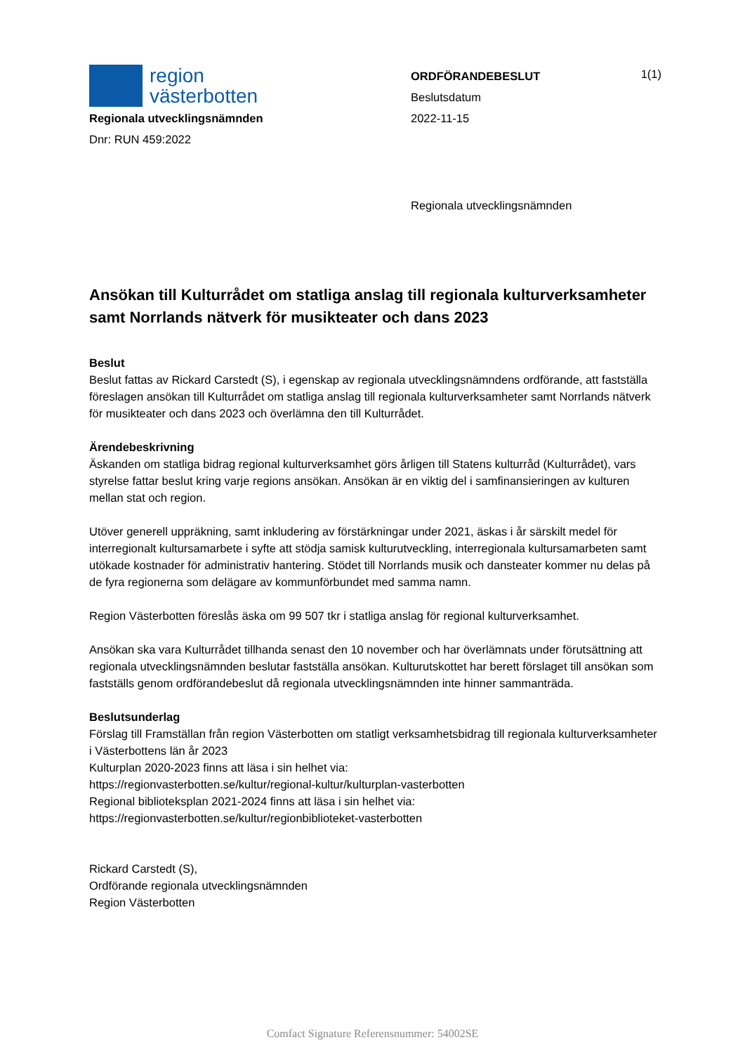region
västerbotten
Regionala utvecklingsnämnden
Dnr: RUN 459:2022
ORDFÖRANDEBESLUT
Beslutsdatum
2022-11-15
Regionala utvecklingsnämnden
1(1)
Ansökan till Kulturrådet om statliga anslag till regionala kulturverksamheter samt Norrlands nätverk för musikteater och dans 2023
Beslut
Beslut fattas av Rickard Carstedt (S), i egenskap av regionala utvecklingsnämndens ordförande, att fastställa föreslagen ansökan till Kulturrådet om statliga anslag till regionala kulturverksamheter samt Norrlands nätverk för musikteater och dans 2023 och överlämna den till Kulturrådet.
Ärendebeskrivning
Äskanden om statliga bidrag regional kulturverksamhet görs årligen till Statens kulturråd (Kulturrådet), vars styrelse fattar beslut kring varje regions ansökan. Ansökan är en viktig del i samfinansieringen av kulturen mellan stat och region.
Utöver generell uppräkning, samt inkludering av förstärkningar under 2021, äskas i år särskilt medel för interregionalt kultursamarbete i syfte att stödja samisk kulturutveckling, interregionala kultursamarbeten samt utökade kostnader för administrativ hantering. Stödet till Norrlands musik och dansteater kommer nu delas på de fyra regionerna som delägare av kommunförbundet med samma namn.
Region Västerbotten föreslås äska om 99 507 tkr i statliga anslag för regional kulturverksamhet.
Ansökan ska vara Kulturrådet tillhanda senast den 10 november och har överlämnats under förutsättning att regionala utvecklingsnämnden beslutar fastställa ansökan. Kulturutskottet har berett förslaget till ansökan som fastställs genom ordförandebeslut då regionala utvecklingsnämnden inte hinner sammanträda.
Beslutsunderlag
Förslag till Framställan från region Västerbotten om statligt verksamhetsbidrag till regionala kulturverksamheter i Västerbottens län år 2023
Kulturplan 2020-2023 finns att läsa i sin helhet via:
https://regionvasterbotten.se/kultur/regional-kultur/kulturplan-vasterbotten
Regional biblioteksplan 2021-2024 finns att läsa i sin helhet via:
https://regionvasterbotten.se/kultur/regionbiblioteket-vasterbotten
Rickard Carstedt (S),
Ordförande regionala utvecklingsnämnden
Region Västerbotten
Comfact Signature Referensnummer: 54002SE